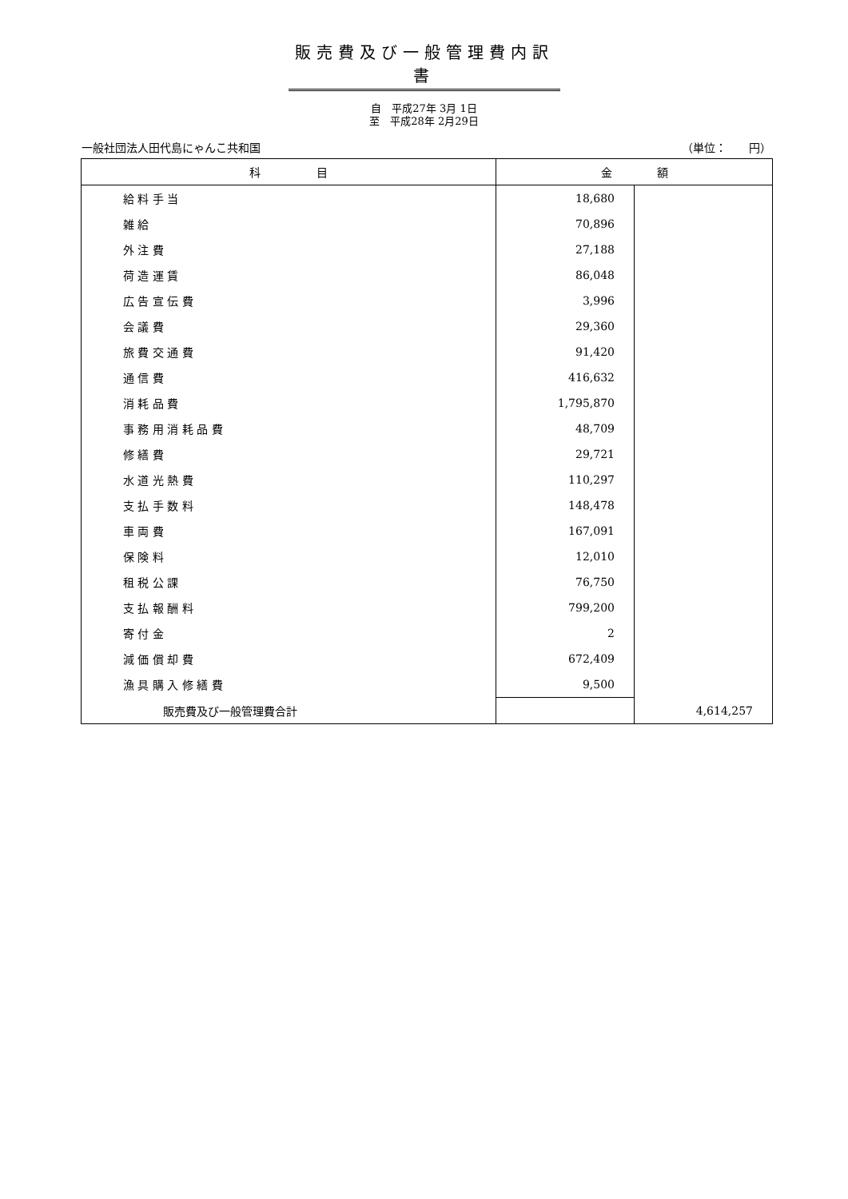販売費及び一般管理費内訳書
自　平成27年 3月 1日
至　平成28年 2月29日
一般社団法人田代島にゃんこ共和国 （単位：　　円）
| 科 目 | 金 額 | |
| --- | --- | --- |
| 給 料 手 当 | 18,680 | |
| 雑 給 | 70,896 | |
| 外 注 費 | 27,188 | |
| 荷 造 運 賃 | 86,048 | |
| 広 告 宣 伝 費 | 3,996 | |
| 会 議 費 | 29,360 | |
| 旅 費 交 通 費 | 91,420 | |
| 通 信 費 | 416,632 | |
| 消 耗 品 費 | 1,795,870 | |
| 事 務 用 消 耗 品 費 | 48,709 | |
| 修 繕 費 | 29,721 | |
| 水 道 光 熱 費 | 110,297 | |
| 支 払 手 数 料 | 148,478 | |
| 車 両 費 | 167,091 | |
| 保 険 料 | 12,010 | |
| 租 税 公 課 | 76,750 | |
| 支 払 報 酬 料 | 799,200 | |
| 寄 付 金 | 2 | |
| 減 価 償 却 費 | 672,409 | |
| 漁 具 購 入 修 繕 費 | 9,500 | |
| 販売費及び一般管理費合計 | | 4,614,257 |